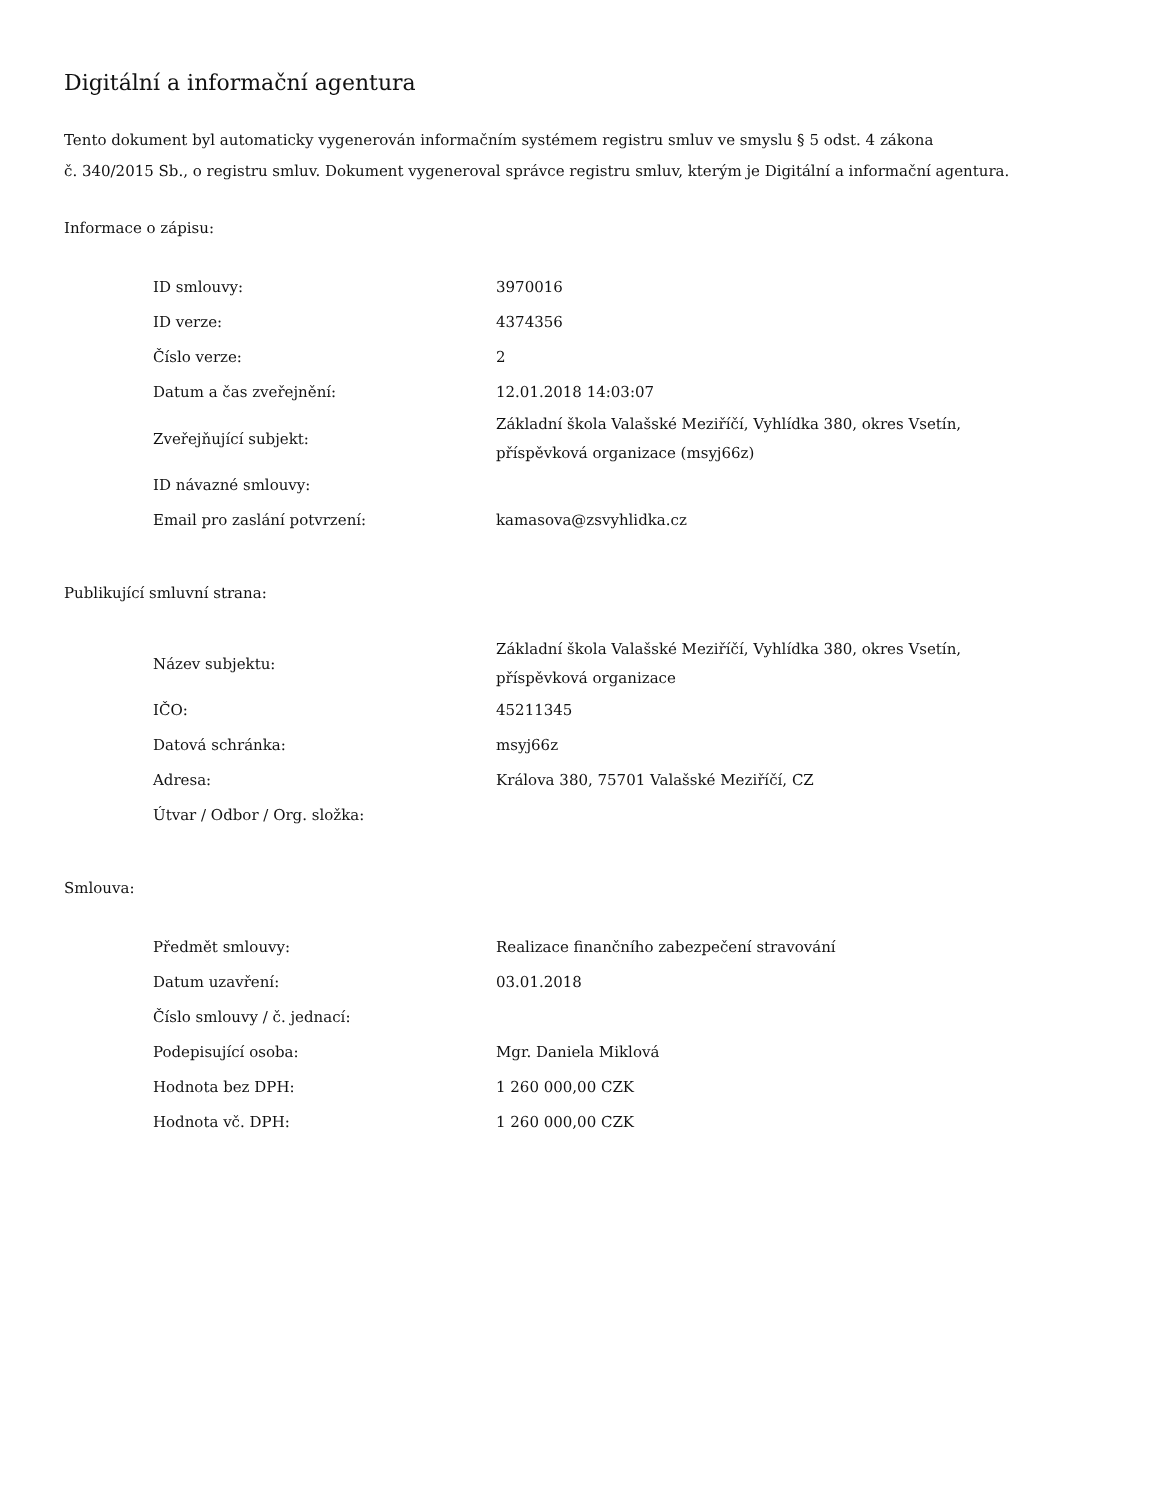Digitální a informační agentura
Tento dokument byl automaticky vygenerován informačním systémem registru smluv ve smyslu § 5 odst. 4 zákona
č. 340/2015 Sb., o registru smluv. Dokument vygeneroval správce registru smluv, kterým je Digitální a informační agentura.
Informace o zápisu:
| ID smlouvy: | 3970016 |
| ID verze: | 4374356 |
| Číslo verze: | 2 |
| Datum a čas zveřejnění: | 12.01.2018 14:03:07 |
| Zveřejňující subjekt: | Základní škola Valašské Meziříčí, Vyhlídka 380, okres Vsetín, příspěvková organizace (msyj66z) |
| ID návazné smlouvy: | |
| Email pro zaslání potvrzení: | kamasova@zsvyhlidka.cz |
Publikující smluvní strana:
| Název subjektu: | Základní škola Valašské Meziříčí, Vyhlídka 380, okres Vsetín, příspěvková organizace |
| IČO: | 45211345 |
| Datová schránka: | msyj66z |
| Adresa: | Králova 380, 75701 Valašské Meziříčí, CZ |
| Útvar / Odbor / Org. složka: | |
Smlouva:
| Předmět smlouvy: | Realizace finančního zabezpečení stravování |
| Datum uzavření: | 03.01.2018 |
| Číslo smlouvy / č. jednací: | |
| Podepisující osoba: | Mgr. Daniela Miklová |
| Hodnota bez DPH: | 1 260 000,00 CZK |
| Hodnota vč. DPH: | 1 260 000,00 CZK |